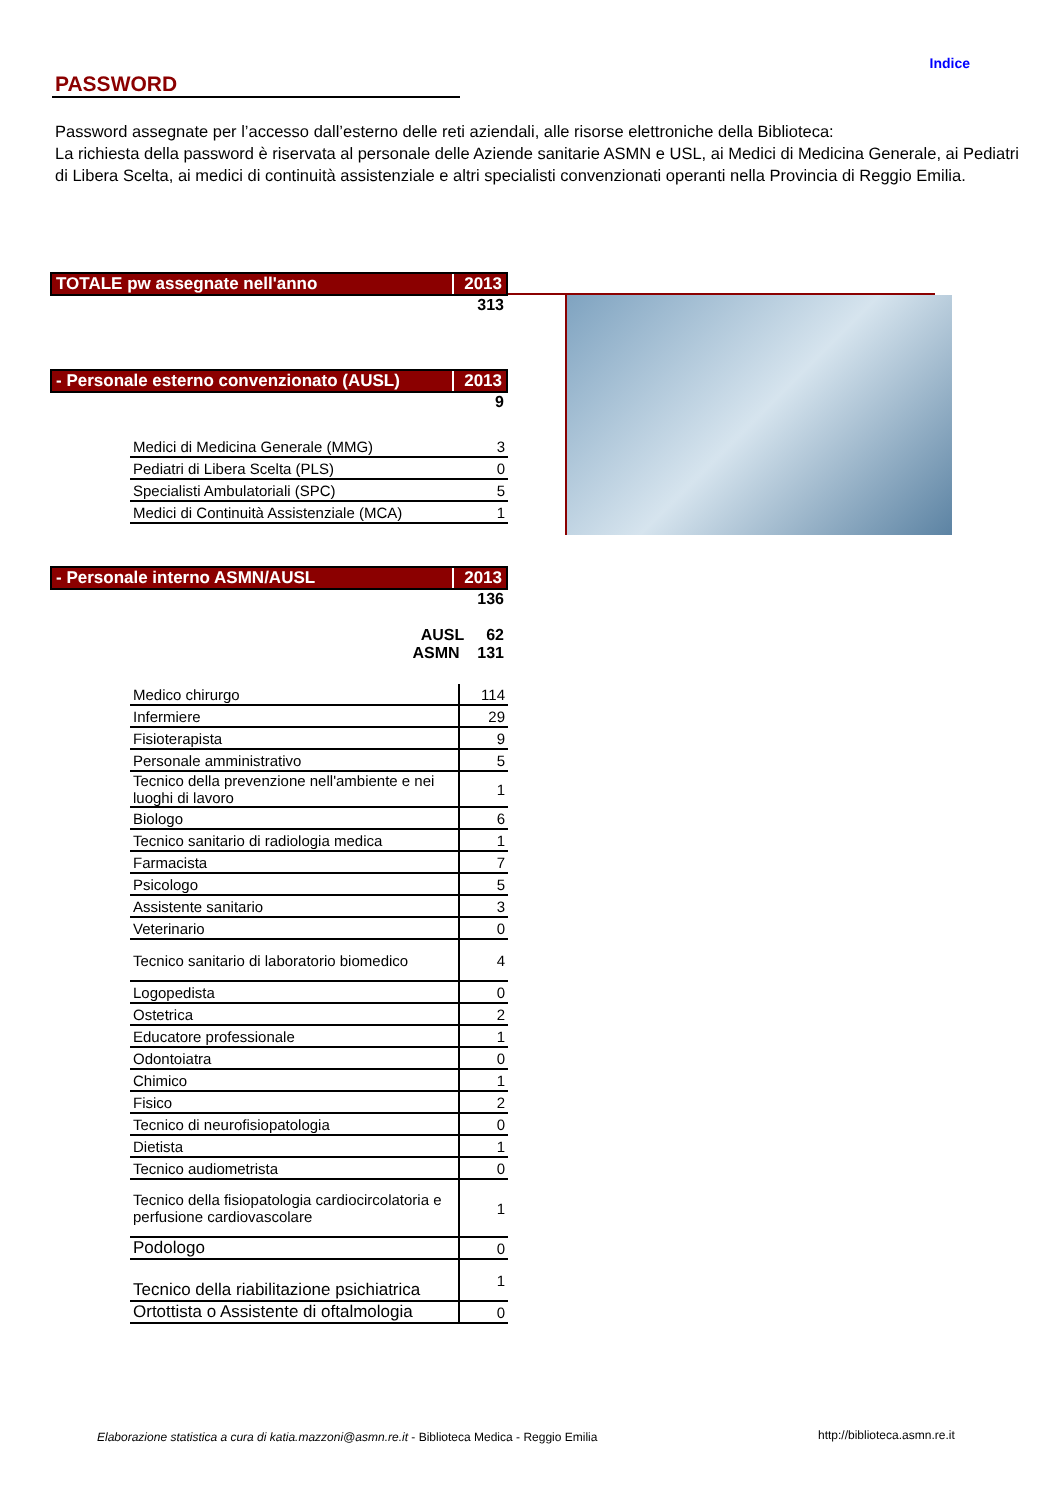Indice
PASSWORD
Password assegnate per l’accesso dall’esterno delle reti aziendali, alle risorse elettroniche della Biblioteca:
La richiesta della password è riservata al personale delle Aziende sanitarie ASMN e USL, ai Medici di Medicina Generale, ai Pediatri di Libera Scelta, ai medici di continuità assistenziale e altri specialisti convenzionati operanti nella Provincia di Reggio Emilia.
TOTALE pw assegnate nell'anno 2013
313
- Personale esterno convenzionato (AUSL) 2013
9
| Medici di Medicina Generale (MMG) | 3 |
| Pediatri di Libera Scelta (PLS) | 0 |
| Specialisti Ambulatoriali (SPC) | 5 |
| Medici di Continuità Assistenziale (MCA) | 1 |
- Personale interno ASMN/AUSL 2013
136
AUSL 62
ASMN 131
| Medico chirurgo | 114 |
| Infermiere | 29 |
| Fisioterapista | 9 |
| Personale amministrativo | 5 |
| Tecnico della prevenzione nell'ambiente e nei luoghi di lavoro | 1 |
| Biologo | 6 |
| Tecnico sanitario di radiologia medica | 1 |
| Farmacista | 7 |
| Psicologo | 5 |
| Assistente sanitario | 3 |
| Veterinario | 0 |
| Tecnico sanitario di laboratorio biomedico | 4 |
| Logopedista | 0 |
| Ostetrica | 2 |
| Educatore professionale | 1 |
| Odontoiatra | 0 |
| Chimico | 1 |
| Fisico | 2 |
| Tecnico di neurofisiopatologia | 0 |
| Dietista | 1 |
| Tecnico audiometrista | 0 |
| Tecnico della fisiopatologia cardiocircolatoria e perfusione cardiovascolare | 1 |
| Podologo | 0 |
| Tecnico della riabilitazione psichiatrica | 1 |
| Ortottista o Assistente di oftalmologia | 0 |
Elaborazione statistica a cura di katia.mazzoni@asmn.re.it - Biblioteca Medica - Reggio Emilia
http://biblioteca.asmn.re.it